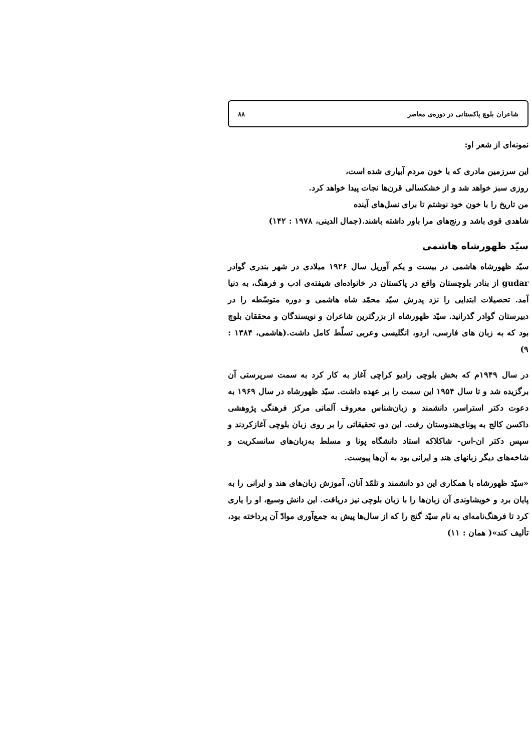شاعران بلوچ پاکستانی در دوره‌ی معاصر ۸۸
نمونه‌ای از شعر او:
این سرزمین مادری که با خون مردم آبیاری شده است،
روزی سبز خواهد شد و از خشکسالی قرن‌ها نجات پیدا خواهد کرد.
من تاریخ را با خون خود نوشتم تا برای نسل‌های آینده
شاهدی قوی باشد و رنج‌های مرا باور داشته باشند.(جمال الدینی، ۱۹۷۸ : ۱۴۲)
سیّد ظهورشاه هاشمی
سیّد ظهورشاه هاشمی در بیست و یکم آوریل سال ۱۹۲۶ میلادی در شهر بندری گوادر gudar از بنادر بلوچستان واقع در پاکستان در خانواده‌ای شیفته‌ی ادب و فرهنگ، به دنیا آمد. تحصیلات ابتدایی را نزد پدرش سیّد محمّد شاه هاشمی و دوره متوسّطه را در دبیرستان گوادر گذرانید. سیّد ظهورشاه از بزرگترین شاعران و نویسندگان و محققان بلوچ بود که به زبان های فارسی، اردو، انگلیسی وعربی تسلّط کامل داشت.(هاشمی، ۱۳۸۴ : ۹)
در سال ۱۹۴۹م که بخش بلوچی رادیو کراچی آغاز به کار کرد به سمت سرپرستی آن برگزیده شد و تا سال ۱۹۵۴ این سمت را بر عهده داشت. سیّد ظهورشاه در سال ۱۹۶۹ به دعوت دکتر استراسر، دانشمند و زبان‌شناس معروف آلمانی مرکز فرهنگی پژوهشی داکسن کالج به پونای‌هندوستان رفت. این دو، تحقیقاتی را بر روی زبان بلوچی آغازکردند و سپس دکتر ان-اس- شاکلاکه استاد دانشگاه پونا و مسلط به‌زبان‌های سانسکریت و شاخه‌های دیگر زبانهای هند و ایرانی بود به آن‌ها پیوست.
«سیّد ظهورشاه با همکاری این دو دانشمند و تلمّذ آنان، آموزش زبان‌های هند و ایرانی را به پایان برد و خویشاوندی آن زبان‌ها را با زبان بلوچی نیز دریافت. این دانش وسیع، او را یاری کرد تا فرهنگ‌نامه‌ای به نام سیّد گنج را که از سال‌ها پیش به جمع‌آوری موادّ آن پرداخته بود، تألیف کند»( همان : ۱۱)